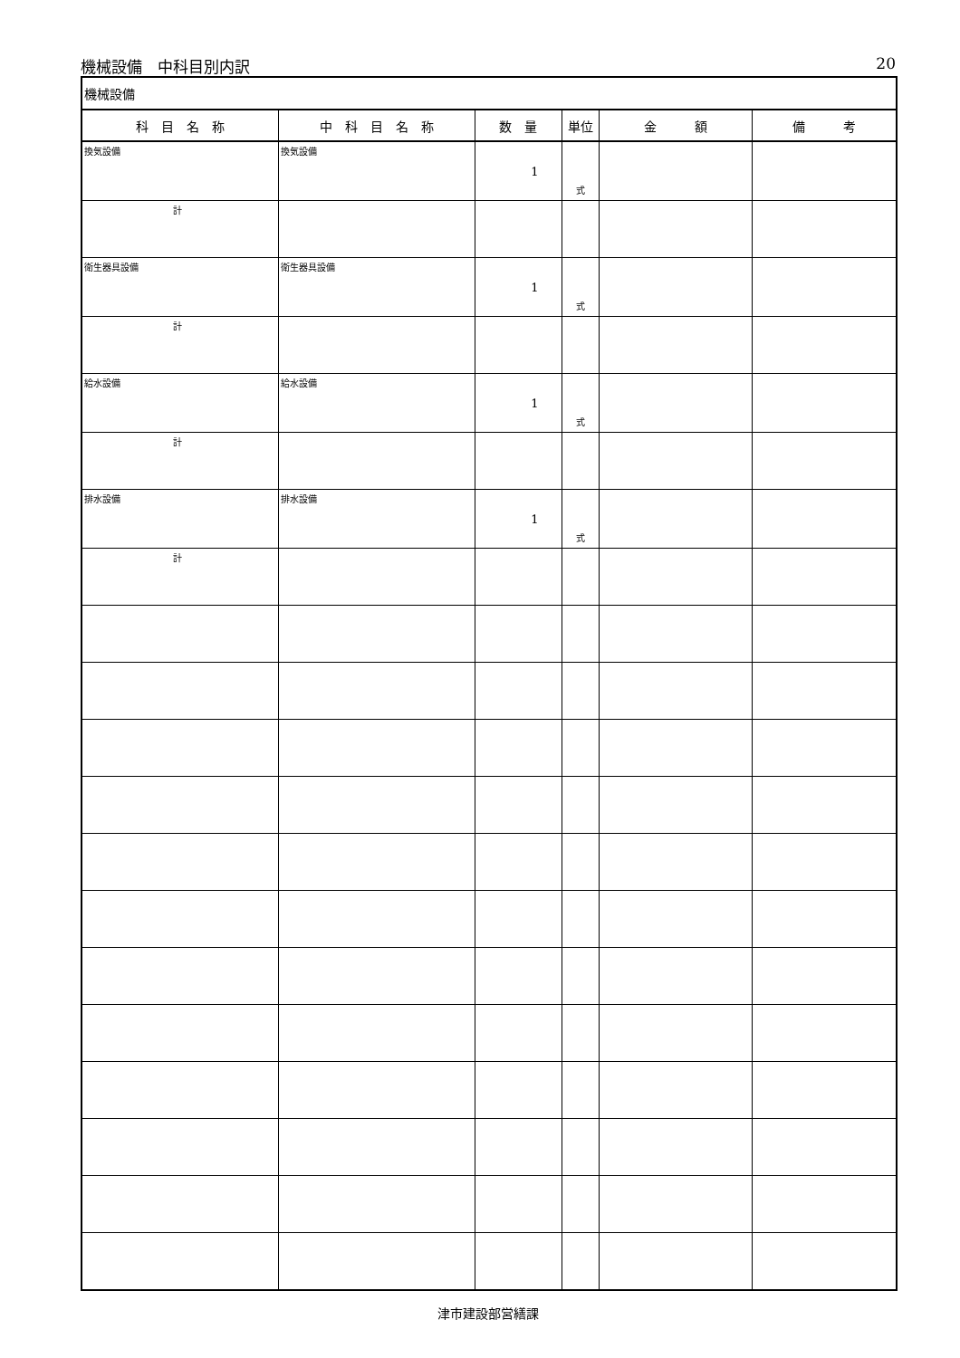機械設備　中科目別内訳 20
| 機械設備 | | | | | |
| 科 目 名 称 | 中 科 目 名 称 | 数 量 | 単位 | 金 額 | 備 考 |
| 換気設備 | 換気設備 | 1 | 式 | | |
| 計 | | | | | |
| 衛生器具設備 | 衛生器具設備 | 1 | 式 | | |
| 計 | | | | | |
| 給水設備 | 給水設備 | 1 | 式 | | |
| 計 | | | | | |
| 排水設備 | 排水設備 | 1 | 式 | | |
| 計 | | | | | |
津市建設部営繕課